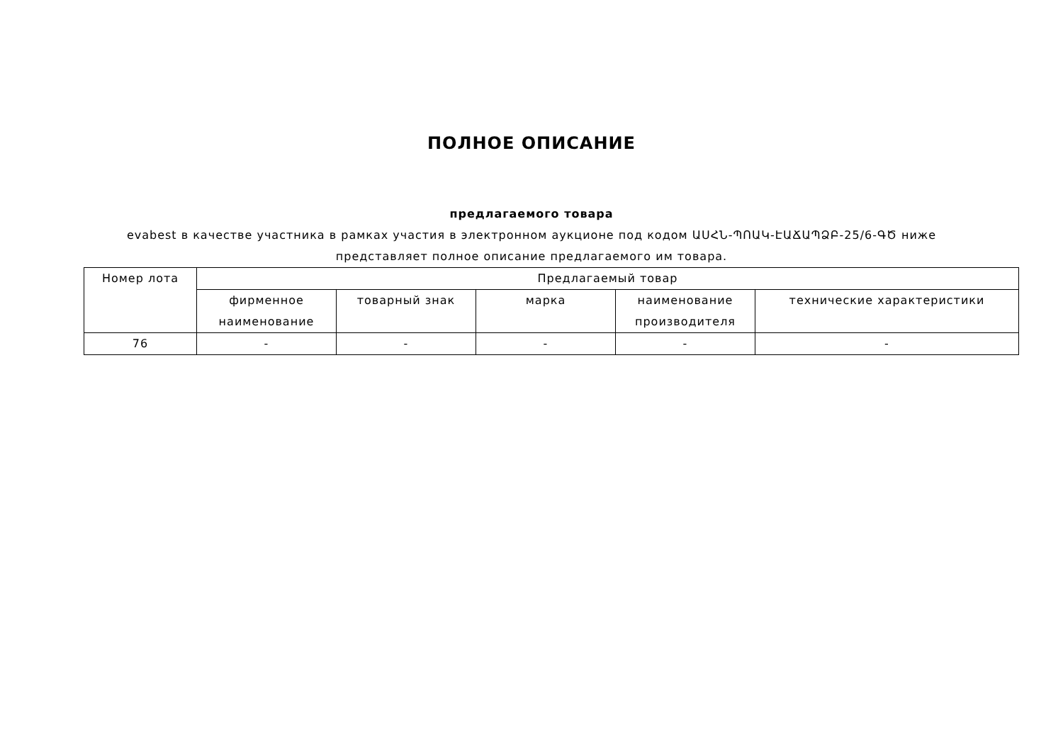ПОЛНОЕ ОПИСАНИЕ
предлагаемого товара
evabest в качестве участника в рамках участия в электронном аукционе под кодом ԱՍՀՆ-ՊՈԱԿ-ԷԱՃԱՊՁԲ-25/6-ԳԾ ниже представляет полное описание предлагаемого им товара.
| Номер лота | Предлагаемый товар | | | | |
| --- | --- | --- | --- | --- | --- |
| | фирменное наименование | товарный знак | марка | наименование производителя | технические характеристики |
| 76 | - | - | - | - | - |